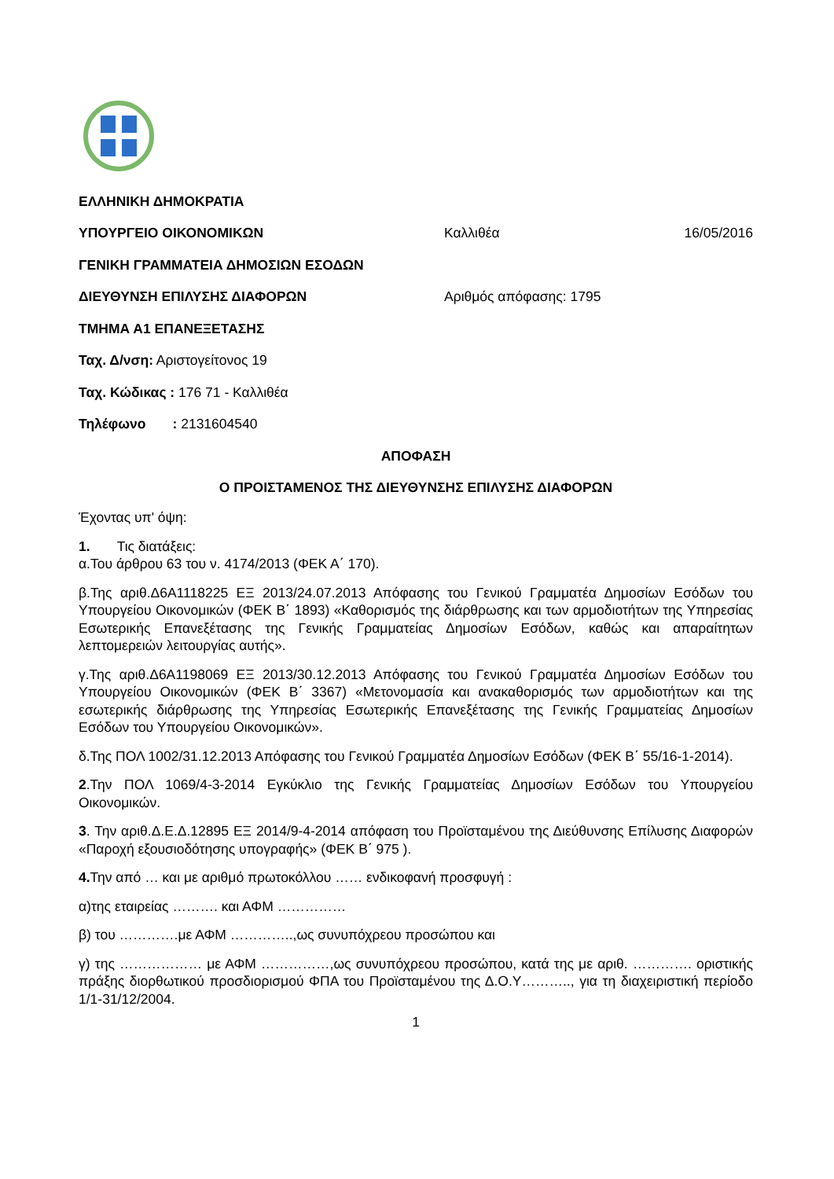ΕΛΛΗΝΙΚΗ ΔΗΜΟΚΡΑΤΙΑ
ΥΠΟΥΡΓΕΙΟ ΟΙΚΟΝΟΜΙΚΩΝ Καλλιθέα 16/05/2016
ΓΕΝΙΚΗ ΓΡΑΜΜΑΤΕΙΑ ΔΗΜΟΣΙΩΝ ΕΣΟΔΩΝ
ΔΙΕΥΘΥΝΣΗ ΕΠΙΛΥΣΗΣ ΔΙΑΦΟΡΩΝ Αριθμός απόφασης: 1795
ΤΜΗΜΑ Α1 ΕΠΑΝΕΞΕΤΑΣΗΣ
Ταχ. Δ/νση: Αριστογείτονος 19
Ταχ. Κώδικας : 176 71 - Καλλιθέα
Τηλέφωνο : 2131604540
ΑΠΟΦΑΣΗ
Ο ΠΡΟΙΣΤΑΜΕΝΟΣ ΤΗΣ ΔΙΕΥΘΥΝΣΗΣ ΕΠΙΛΥΣΗΣ ΔΙΑΦΟΡΩΝ
Έχοντας υπ' όψη:
1. Τις διατάξεις:
α.Του άρθρου 63 του ν. 4174/2013 (ΦΕΚ Α΄ 170).
β.Της αριθ.Δ6Α1118225 ΕΞ 2013/24.07.2013 Απόφασης του Γενικού Γραμματέα Δημοσίων Εσόδων του Υπουργείου Οικονομικών (ΦΕΚ Β΄ 1893) «Καθορισμός της διάρθρωσης και των αρμοδιοτήτων της Υπηρεσίας Εσωτερικής Επανεξέτασης της Γενικής Γραμματείας Δημοσίων Εσόδων, καθώς και απαραίτητων λεπτομερειών λειτουργίας αυτής».
γ.Της αριθ.Δ6Α1198069 ΕΞ 2013/30.12.2013 Απόφασης του Γενικού Γραμματέα Δημοσίων Εσόδων του Υπουργείου Οικονομικών (ΦΕΚ Β΄ 3367) «Μετονομασία και ανακαθορισμός των αρμοδιοτήτων και της εσωτερικής διάρθρωσης της Υπηρεσίας Εσωτερικής Επανεξέτασης της Γενικής Γραμματείας Δημοσίων Εσόδων του Υπουργείου Οικονομικών».
δ.Της ΠΟΛ 1002/31.12.2013 Απόφασης του Γενικού Γραμματέα Δημοσίων Εσόδων (ΦΕΚ Β΄ 55/16-1-2014).
2.Την ΠΟΛ 1069/4-3-2014 Εγκύκλιο της Γενικής Γραμματείας Δημοσίων Εσόδων του Υπουργείου Οικονομικών.
3. Την αριθ.Δ.Ε.Δ.12895 ΕΞ 2014/9-4-2014 απόφαση του Προϊσταμένου της Διεύθυνσης Επίλυσης Διαφορών «Παροχή εξουσιοδότησης υπογραφής» (ΦΕΚ Β΄ 975 ).
4. Την από … και με αριθμό πρωτοκόλλου …… ενδικοφανή προσφυγή :
α)της εταιρείας ………. και ΑΦΜ ……………
β) του ………….με ΑΦΜ …………..,ως συνυπόχρεου προσώπου και
γ) της ……………… με ΑΦΜ ……………,ως συνυπόχρεου προσώπου, κατά της με αριθ. …………. οριστικής πράξης διορθωτικού προσδιορισμού ΦΠΑ του Προϊσταμένου της Δ.Ο.Υ……….., για τη διαχειριστική περίοδο 1/1-31/12/2004.
1